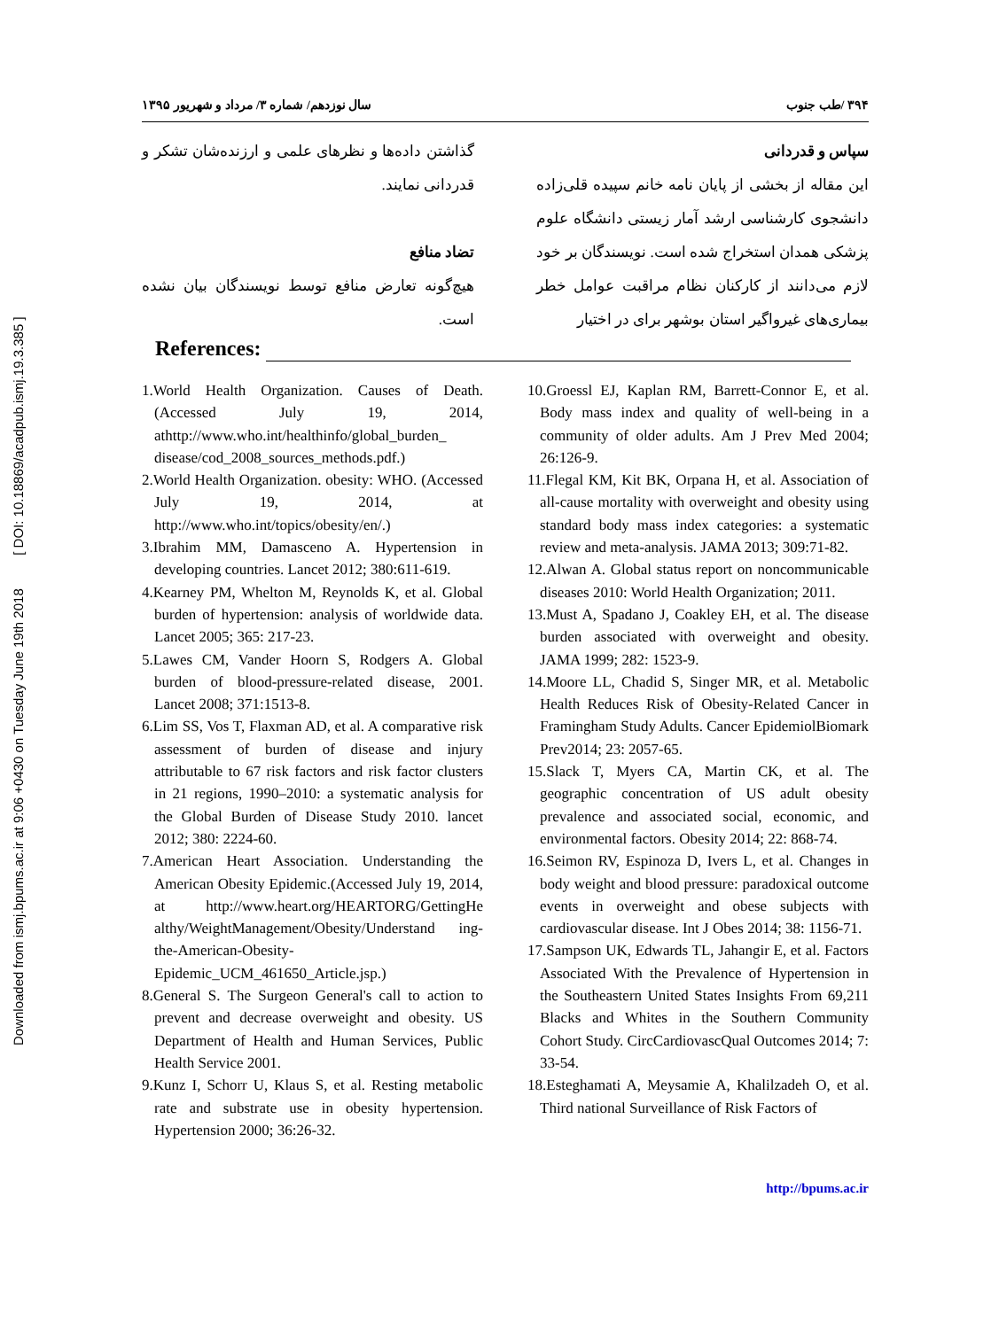Downloaded from ismj.bpums.ac.ir at 9:06 +0430 on Tuesday June 19th 2018 [ DOI: 10.18869/acadpub.ismj.19.3.385 ]
۳۹۴ /طب جنوب سال نوزدهم/ شماره ۳/ مرداد و شهریور ۱۳۹۵
سپاس و قدردانی
این مقاله از بخشی از پایان نامه خانم سپیده قلی‌زاده دانشجوی کارشناسی ارشد آمار زیستی دانشگاه علوم پزشکی همدان استخراج شده است. نویسندگان بر خود لازم می‌دانند از کارکنان نظام مراقبت عوامل خطر بیماری‌های غیرواگیر استان بوشهر برای در اختیار
گذاشتن داده‌ها و نظرهای علمی و ارزنده‌شان تشکر و قدردانی نمایند.
تضاد منافع
هیچ‌گونه تعارض منافع توسط نویسندگان بیان نشده است.
References:
1.World Health Organization. Causes of Death.(Accessed July 19, 2014, athttp://www.who.int/healthinfo/global_burden_ disease/cod_2008_sources_methods.pdf.)
2.World Health Organization. obesity: WHO. (Accessed July 19, 2014, at http://www.who.int/topics/obesity/en/.)
3.Ibrahim MM, Damasceno A. Hypertension in developing countries. Lancet 2012; 380:611-619.
4.Kearney PM, Whelton M, Reynolds K, et al. Global burden of hypertension: analysis of worldwide data. Lancet 2005; 365: 217-23.
5.Lawes CM, Vander Hoorn S, Rodgers A. Global burden of blood-pressure-related disease, 2001. Lancet 2008; 371:1513-8.
6.Lim SS, Vos T, Flaxman AD, et al. A comparative risk assessment of burden of disease and injury attributable to 67 risk factors and risk factor clusters in 21 regions, 1990–2010: a systematic analysis for the Global Burden of Disease Study 2010. lancet 2012; 380: 2224-60.
7.American Heart Association. Understanding the American Obesity Epidemic.(Accessed July 19, 2014, at http://www.heart.org/HEARTORG/GettingHe althy/WeightManagement/Obesity/Understand ing-the-American-Obesity-Epidemic_UCM_461650_Article.jsp.)
8.General S. The Surgeon General's call to action to prevent and decrease overweight and obesity. US Department of Health and Human Services, Public Health Service 2001.
9.Kunz I, Schorr U, Klaus S, et al. Resting metabolic rate and substrate use in obesity hypertension. Hypertension 2000; 36:26-32.
10.Groessl EJ, Kaplan RM, Barrett-Connor E, et al. Body mass index and quality of well-being in a community of older adults. Am J Prev Med 2004; 26:126-9.
11.Flegal KM, Kit BK, Orpana H, et al. Association of all-cause mortality with overweight and obesity using standard body mass index categories: a systematic review and meta-analysis. JAMA 2013; 309:71-82.
12.Alwan A. Global status report on noncommunicable diseases 2010: World Health Organization; 2011.
13.Must A, Spadano J, Coakley EH, et al. The disease burden associated with overweight and obesity. JAMA 1999; 282: 1523-9.
14.Moore LL, Chadid S, Singer MR, et al. Metabolic Health Reduces Risk of Obesity-Related Cancer in Framingham Study Adults. Cancer EpidemiolBiomark Prev2014; 23: 2057-65.
15.Slack T, Myers CA, Martin CK, et al. The geographic concentration of US adult obesity prevalence and associated social, economic, and environmental factors. Obesity 2014; 22: 868-74.
16.Seimon RV, Espinoza D, Ivers L, et al. Changes in body weight and blood pressure: paradoxical outcome events in overweight and obese subjects with cardiovascular disease. Int J Obes 2014; 38: 1156-71.
17.Sampson UK, Edwards TL, Jahangir E, et al. Factors Associated With the Prevalence of Hypertension in the Southeastern United States Insights From 69,211 Blacks and Whites in the Southern Community Cohort Study. CircCardiovascQual Outcomes 2014; 7: 33-54.
18.Esteghamati A, Meysamie A, Khalilzadeh O, et al. Third national Surveillance of Risk Factors of
http://bpums.ac.ir